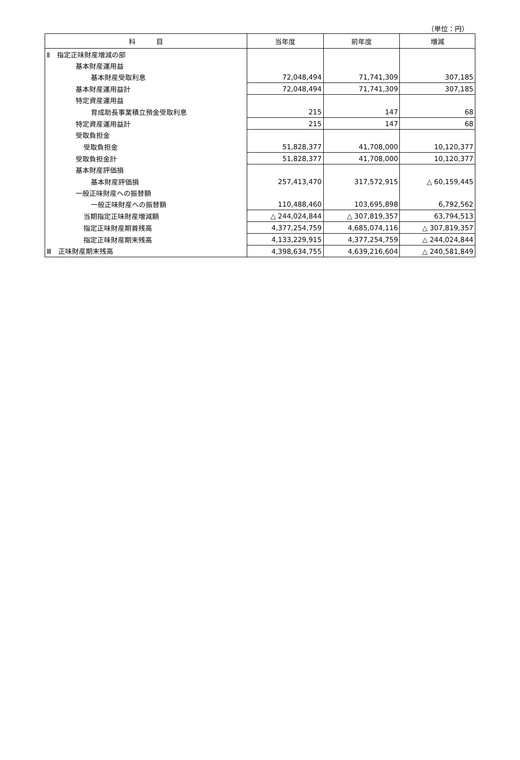（単位：円）
| 科 目 | 当年度 | 前年度 | 増減 |
| --- | --- | --- | --- |
| Ⅱ 指定正味財産増減の部 | | | |
| 基本財産運用益 | | | |
| 基本財産受取利息 | 72,048,494 | 71,741,309 | 307,185 |
| 基本財産運用益計 | 72,048,494 | 71,741,309 | 307,185 |
| 特定資産運用益 | | | |
| 育成助長事業積立預金受取利息 | 215 | 147 | 68 |
| 特定資産運用益計 | 215 | 147 | 68 |
| 受取負担金 | | | |
| 受取負担金 | 51,828,377 | 41,708,000 | 10,120,377 |
| 受取負担金計 | 51,828,377 | 41,708,000 | 10,120,377 |
| 基本財産評価損 | | | |
| 基本財産評価損 | 257,413,470 | 317,572,915 | △ 60,159,445 |
| 一般正味財産への振替額 | | | |
| 一般正味財産への振替額 | 110,488,460 | 103,695,898 | 6,792,562 |
| 当期指定正味財産増減額 | △ 244,024,844 | △ 307,819,357 | 63,794,513 |
| 指定正味財産期首残高 | 4,377,254,759 | 4,685,074,116 | △ 307,819,357 |
| 指定正味財産期末残高 | 4,133,229,915 | 4,377,254,759 | △ 244,024,844 |
| Ⅲ 正味財産期末残高 | 4,398,634,755 | 4,639,216,604 | △ 240,581,849 |